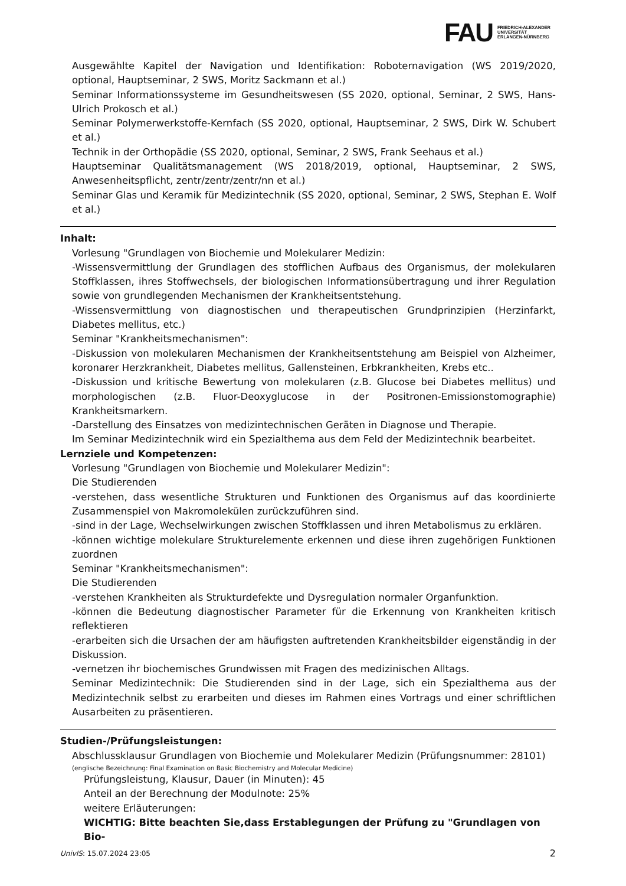FAU FRIEDRICH-ALEXANDER
UNIVERSITÄT
ERLANGEN-NÜRNBERG
Ausgewählte Kapitel der Navigation und Identifikation: Roboternavigation (WS 2019/2020, optional, Hauptseminar, 2 SWS, Moritz Sackmann et al.)
Seminar Informationssysteme im Gesundheitswesen (SS 2020, optional, Seminar, 2 SWS, Hans-Ulrich Prokosch et al.)
Seminar Polymerwerkstoffe-Kernfach (SS 2020, optional, Hauptseminar, 2 SWS, Dirk W. Schubert et al.)
Technik in der Orthopädie (SS 2020, optional, Seminar, 2 SWS, Frank Seehaus et al.)
Hauptseminar Qualitätsmanagement (WS 2018/2019, optional, Hauptseminar, 2 SWS, Anwesenheits­pflicht, zentr/zentr/zentr/nn et al.)
Seminar Glas und Keramik für Medizintechnik (SS 2020, optional, Seminar, 2 SWS, Stephan E. Wolf et al.)
Inhalt:
Vorlesung "Grundlagen von Biochemie und Molekularer Medizin:
-Wissensvermittlung der Grundlagen des stofflichen Aufbaus des Organismus, der molekularen Stoff­klassen, ihres Stoffwechsels, der biologischen Informationsübertragung und ihrer Regulation sowie von grundlegenden Mechanismen der Krankheitsentstehung.
-Wissensvermittlung von diagnostischen und therapeutischen Grundprinzipien (Herzinfarkt, Diabetes mellitus, etc.)
Seminar "Krankheitsmechanismen":
-Diskussion von molekularen Mechanismen der Krankheitsentstehung am Beispiel von Alzheimer, ko­ronarer Herzkrankheit, Diabetes mellitus, Gallensteinen, Erbkrankheiten, Krebs etc..
-Diskussion und kritische Bewertung von molekularen (z.B. Glucose bei Diabetes mellitus) und mor­phologischen (z.B. Fluor-Deoxyglucose in der Positronen-Emissionstomographie) Krankheitsmarkern.
-Darstellung des Einsatzes von medizintechnischen Geräten in Diagnose und Therapie.
Im Seminar Medizintechnik wird ein Spezialthema aus dem Feld der Medizintechnik bearbeitet.
Lernziele und Kompetenzen:
Vorlesung "Grundlagen von Biochemie und Molekularer Medizin":
Die Studierenden
-verstehen, dass wesentliche Strukturen und Funktionen des Organismus auf das koordinierte Zusam­menspiel von Makromolekülen zurückzuführen sind.
-sind in der Lage, Wechselwirkungen zwischen Stoffklassen und ihren Metabolismus zu erklären.
-können wichtige molekulare Strukturelemente erkennen und diese ihren zugehörigen Funktionen zu­ordnen
Seminar "Krankheitsmechanismen":
Die Studierenden
-verstehen Krankheiten als Strukturdefekte und Dysregulation normaler Organfunktion.
-können die Bedeutung diagnostischer Parameter für die Erkennung von Krankheiten kritisch reflek­tieren
-erarbeiten sich die Ursachen der am häufigsten auftretenden Krankheitsbilder eigenständig in der Diskussion.
-vernetzen ihr biochemisches Grundwissen mit Fragen des medizinischen Alltags.
Seminar Medizintechnik: Die Studierenden sind in der Lage, sich ein Spezialthema aus der Medizin­technik selbst zu erarbeiten und dieses im Rahmen eines Vortrags und einer schriftlichen Ausarbeiten zu präsentieren.
Studien-/Prüfungsleistungen:
Abschlussklausur Grundlagen von Biochemie und Molekularer Medizin (Prüfungsnummer: 28101)
(englische Bezeichnung: Final Examination on Basic Biochemistry and Molecular Medicine)
Prüfungsleistung, Klausur, Dauer (in Minuten): 45
Anteil an der Berechnung der Modulnote: 25%
weitere Erläuterungen:
WICHTIG: Bitte beachten Sie,dass Erstablegungen der Prüfung zu "Grundlagen von Bio-
UnivIS: 15.07.2024 23:05 2